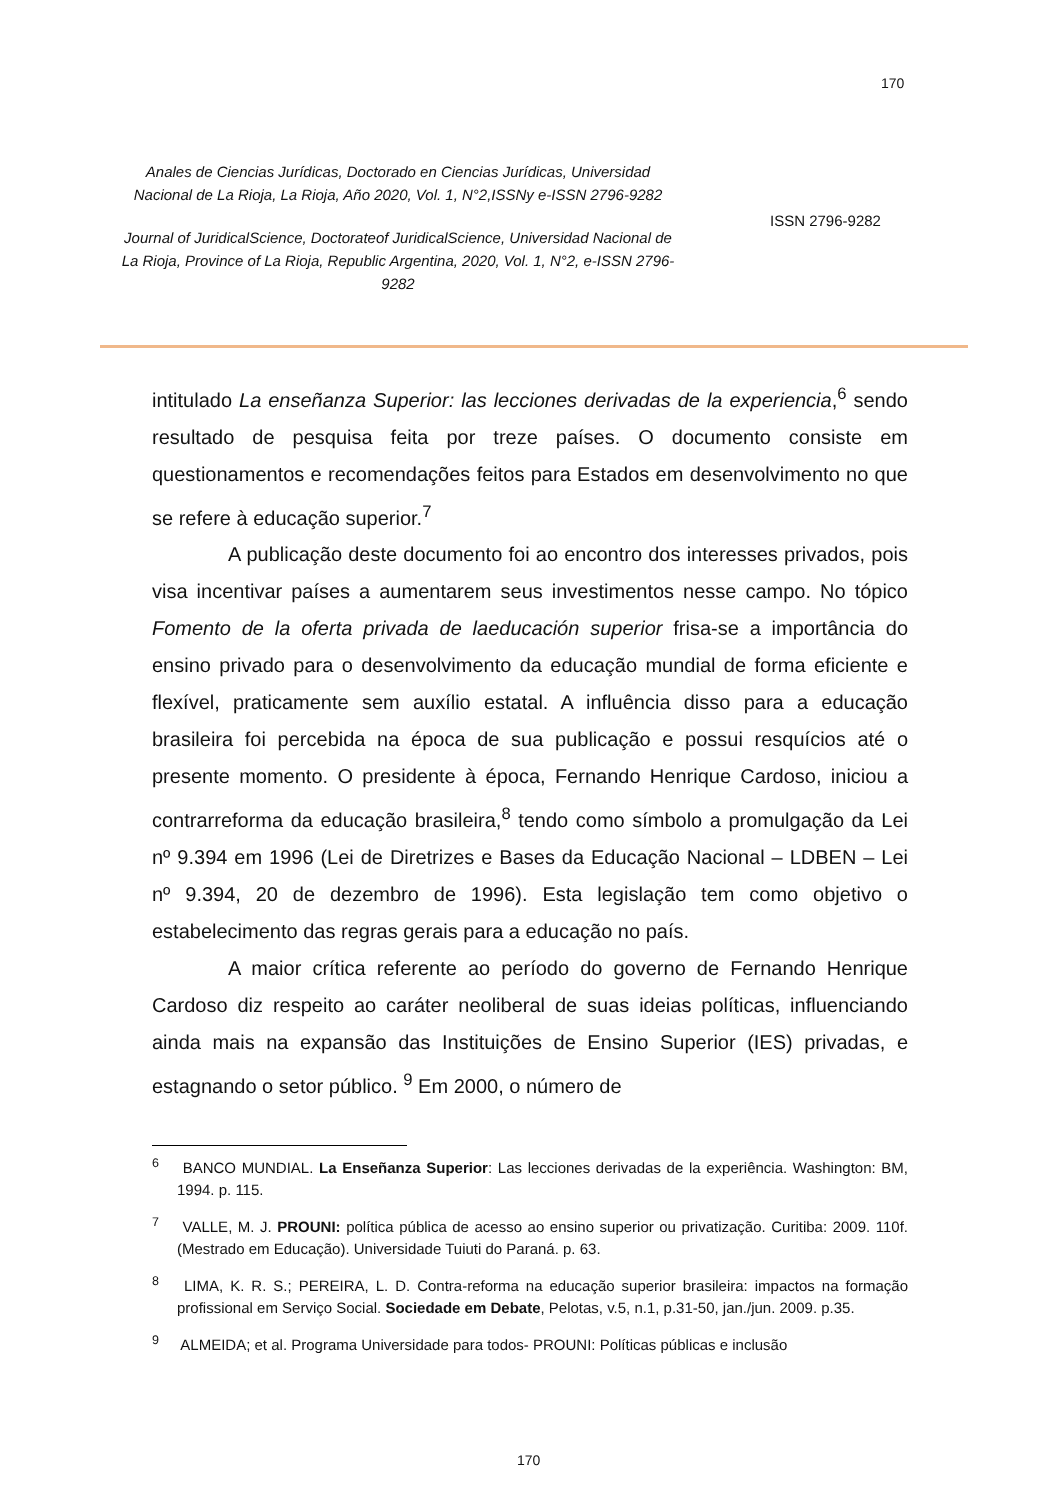170
Anales de Ciencias Jurídicas, Doctorado en Ciencias Jurídicas, Universidad Nacional de La Rioja, La Rioja, Año 2020, Vol. 1, N°2,ISSNy e-ISSN 2796-9282
Journal of JuridicalScience, Doctorateof JuridicalScience, Universidad Nacional de La Rioja, Province of La Rioja, Republic Argentina, 2020, Vol. 1, N°2, e-ISSN 2796-9282
ISSN 2796-9282
intitulado La enseñanza Superior: las lecciones derivadas de la experiencia,<sup>6</sup> sendo resultado de pesquisa feita por treze países. O documento consiste em questionamentos e recomendações feitos para Estados em desenvolvimento no que se refere à educação superior.<sup>7</sup>
A publicação deste documento foi ao encontro dos interesses privados, pois visa incentivar países a aumentarem seus investimentos nesse campo. No tópico Fomento de la oferta privada de laeducación superior frisa-se a importância do ensino privado para o desenvolvimento da educação mundial de forma eficiente e flexível, praticamente sem auxílio estatal. A influência disso para a educação brasileira foi percebida na época de sua publicação e possui resquícios até o presente momento. O presidente à época, Fernando Henrique Cardoso, iniciou a contrarreforma da educação brasileira,<sup>8</sup> tendo como símbolo a promulgação da Lei nº 9.394 em 1996 (Lei de Diretrizes e Bases da Educação Nacional – LDBEN – Lei nº 9.394, 20 de dezembro de 1996). Esta legislação tem como objetivo o estabelecimento das regras gerais para a educação no país.
A maior crítica referente ao período do governo de Fernando Henrique Cardoso diz respeito ao caráter neoliberal de suas ideias políticas, influenciando ainda mais na expansão das Instituições de Ensino Superior (IES) privadas, e estagnando o setor público. <sup>9</sup> Em 2000, o número de
<sup>6</sup> BANCO MUNDIAL. La Enseñanza Superior: Las lecciones derivadas de la experiência. Washington: BM, 1994. p. 115.
<sup>7</sup> VALLE, M. J. PROUNI: política pública de acesso ao ensino superior ou privatização. Curitiba: 2009. 110f. (Mestrado em Educação). Universidade Tuiuti do Paraná. p. 63.
<sup>8</sup> LIMA, K. R. S.; PEREIRA, L. D. Contra-reforma na educação superior brasileira: impactos na formação profissional em Serviço Social. Sociedade em Debate, Pelotas, v.5, n.1, p.31-50, jan./jun. 2009. p.35.
<sup>9</sup> ALMEIDA; et al. Programa Universidade para todos- PROUNI: Políticas públicas e inclusão
170